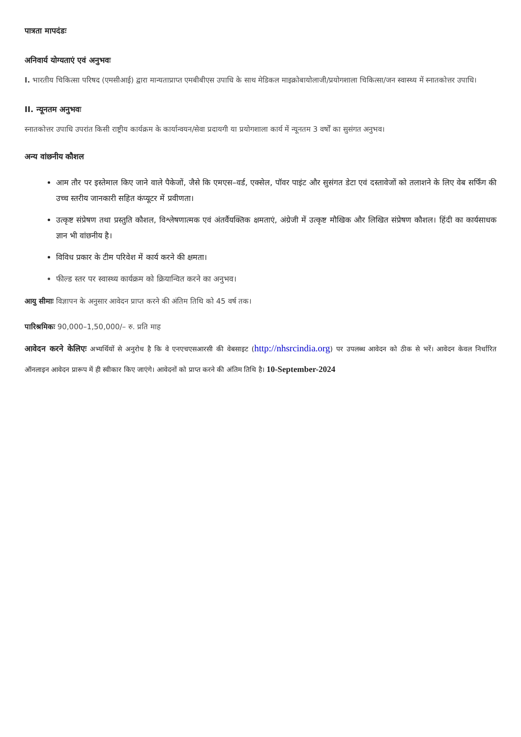पात्रता मापदंडः
अनिवार्य योग्यताएं एवं अनुभवः
I. भारतीय चिकित्सा परिषद (एमसीआई) द्वारा मान्यताप्राप्त एमबीबीएस उपाधि के साथ मेडिकल माइक्रोबायोलाजी/प्रयोगशाला चिकित्सा/जन स्वास्थ्य में स्नातकोत्तर उपाधि।
II. न्यूनतम अनुभवः
स्नातकोत्तर उपाधि उपरांत किसी राष्ट्रीय कार्यक्रम के कार्यान्वयन/सेवा प्रदायगी या प्रयोगशाला कार्य में न्यूनतम 3 वर्षों का सुसंगत अनुभव।
अन्य वांछनीय कौशल
आम तौर पर इस्तेमाल किए जाने वाले पैकेजों, जैसे कि एमएस–वर्ड, एक्सेल, पॉवर पाइंट और सुसंगत डेटा एवं दस्तावेजों को तलाशने के लिए वेब सर्फिंग की उच्च स्तरीय जानकारी सहित कंप्यूटर में प्रवीणता।
उत्कृष्ट संप्रेषण तथा प्रस्तुति कौशल, विश्लेषणात्मक एवं अंतर्वैयक्तिक क्षमताएं, अंग्रेजी में उत्कृष्ट मौखिक और लिखित संप्रेषण कौशल। हिंदी का कार्यसाधक ज्ञान भी वांछनीय है।
विविध प्रकार के टीम परिवेश में कार्य करने की क्षमता।
फील्ड स्तर पर स्वास्थ्य कार्यक्रम को क्रियान्वित करने का अनुभव।
आयु सीमाः विज्ञापन के अनुसार आवेदन प्राप्त करने की अंतिम तिथि को 45 वर्ष तक।
पारिश्रमिकः 90,000–1,50,000/– रु. प्रति माह
आवेदन करने केलिएः अभ्यर्थियों से अनुरोध है कि वे एनएचएसआरसी की वेबसाइट (http://nhsrcindia.org) पर उपलब्ध आवेदन को ठीक से भरें। आवेदन केवल निर्धारित ऑनलाइन आवेदन प्रारूप में ही स्वीकार किए जाएंगे। आवेदनों को प्राप्त करने की अंतिम तिथि है। 10-September-2024